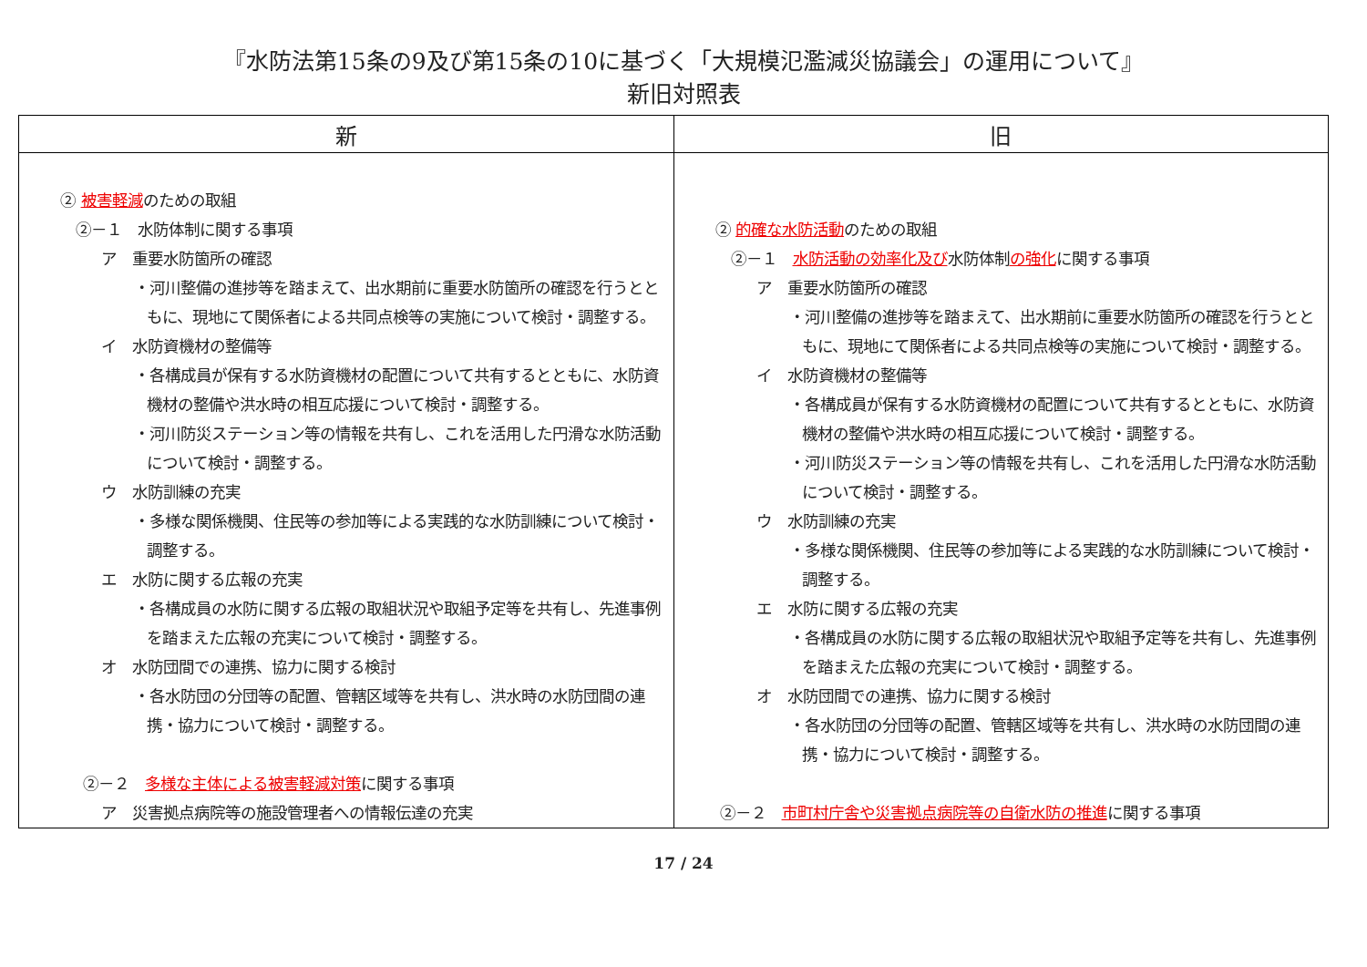『水防法第15条の9及び第15条の10に基づく「大規模氾濫減災協議会」の運用について』
新旧対照表
| 新 | 旧 |
| --- | --- |
| ② 被害軽減 のための取組 ②－１ 水防体制に関する事項 ア 重要水防箇所の確認 ・河川整備の進捗等を踏まえて、出水期前に重要水防箇所の確認を行うとともに、現地にて関係者による共同点検等の実施について検討・調整する。 イ 水防資機材の整備等 ・各構成員が保有する水防資機材の配置について共有するとともに、水防資機材の整備や洪水時の相互応援について検討・調整する。 ・河川防災ステーション等の情報を共有し、これを活用した円滑な水防活動について検討・調整する。 ウ 水防訓練の充実 ・多様な関係機関、住民等の参加等による実践的な水防訓練について検討・調整する。 エ 水防に関する広報の充実 ・各構成員の水防に関する広報の取組状況や取組予定等を共有し、先進事例を踏まえた広報の充実について検討・調整する。 オ 水防団間での連携、協力に関する検討 ・各水防団の分団等の配置、管轄区域等を共有し、洪水時の水防団間の連携・協力について検討・調整する。 ②－２ 多様な主体による被害軽減対策 に関する事項 ア 災害拠点病院等の施設管理者への情報伝達の充実 | ② 的確な水防活動 のための取組 ②－１ 水防活動の効率化及び 水防体制 の強化 に関する事項 ア 重要水防箇所の確認 ・河川整備の進捗等を踏まえて、出水期前に重要水防箇所の確認を行うとともに、現地にて関係者による共同点検等の実施について検討・調整する。 イ 水防資機材の整備等 ・各構成員が保有する水防資機材の配置について共有するとともに、水防資機材の整備や洪水時の相互応援について検討・調整する。 ・河川防災ステーション等の情報を共有し、これを活用した円滑な水防活動について検討・調整する。 ウ 水防訓練の充実 ・多様な関係機関、住民等の参加等による実践的な水防訓練について検討・調整する。 エ 水防に関する広報の充実 ・各構成員の水防に関する広報の取組状況や取組予定等を共有し、先進事例を踏まえた広報の充実について検討・調整する。 オ 水防団間での連携、協力に関する検討 ・各水防団の分団等の配置、管轄区域等を共有し、洪水時の水防団間の連携・協力について検討・調整する。 ②－２ 市町村庁舎や災害拠点病院等の自衛水防の推進 に関する事項 |
17 / 24